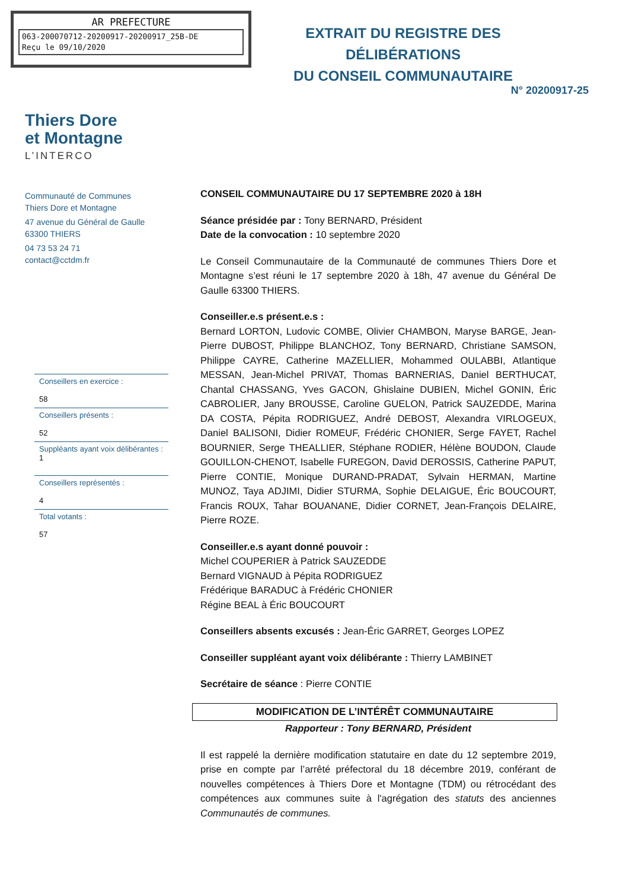AR PREFECTURE
063-200070712-20200917-20200917_25B-DE
Reçu le 09/10/2020
EXTRAIT DU REGISTRE DES DÉLIBÉRATIONS
DU CONSEIL COMMUNAUTAIRE
N° 20200917-25
Thiers Dore
et Montagne
L’INTERCO
Communauté de Communes
Thiers Dore et Montagne
47 avenue du Général de Gaulle
63300 THIERS
04 73 53 24 71
contact@cctdm.fr
Conseillers en exercice :
58
Conseillers présents :
52
Suppléants ayant voix délibérantes :
1
Conseillers représentés :
4
Total votants :
57
CONSEIL COMMUNAUTAIRE DU 17 SEPTEMBRE 2020 à 18H
Séance présidée par : Tony BERNARD, Président
Date de la convocation : 10 septembre 2020
Le Conseil Communautaire de la Communauté de communes Thiers Dore et Montagne s’est réuni le 17 septembre 2020 à 18h, 47 avenue du Général De Gaulle 63300 THIERS.
Conseiller.e.s présent.e.s :
Bernard LORTON, Ludovic COMBE, Olivier CHAMBON, Maryse BARGE, Jean-Pierre DUBOST, Philippe BLANCHOZ, Tony BERNARD, Christiane SAMSON, Philippe CAYRE, Catherine MAZELLIER, Mohammed OULABBI, Atlantique MESSAN, Jean-Michel PRIVAT, Thomas BARNERIAS, Daniel BERTHUCAT, Chantal CHASSANG, Yves GACON, Ghislaine DUBIEN, Michel GONIN, Éric CABROLIER, Jany BROUSSE, Caroline GUELON, Patrick SAUZEDDE, Marina DA COSTA, Pépita RODRIGUEZ, André DEBOST, Alexandra VIRLOGEUX, Daniel BALISONI, Didier ROMEUF, Frédéric CHONIER, Serge FAYET, Rachel BOURNIER, Serge THEALLIER, Stéphane RODIER, Hélène BOUDON, Claude GOUILLON-CHENOT, Isabelle FUREGON, David DEROSSIS, Catherine PAPUT, Pierre CONTIE, Monique DURAND-PRADAT, Sylvain HERMAN, Martine MUNOZ, Taya ADJIMI, Didier STURMA, Sophie DELAIGUE, Éric BOUCOURT, Francis ROUX, Tahar BOUANANE, Didier CORNET, Jean-François DELAIRE, Pierre ROZE.
Conseiller.e.s ayant donné pouvoir :
Michel COUPERIER à Patrick SAUZEDDE
Bernard VIGNAUD à Pépita RODRIGUEZ
Frédérique BARADUC à Frédéric CHONIER
Régine BEAL à Éric BOUCOURT
Conseillers absents excusés : Jean-Éric GARRET, Georges LOPEZ
Conseiller suppléant ayant voix délibérante : Thierry LAMBINET
Secrétaire de séance : Pierre CONTIE
MODIFICATION DE L’INTÉRÊT COMMUNAUTAIRE
Rapporteur : Tony BERNARD, Président
Il est rappelé la dernière modification statutaire en date du 12 septembre 2019, prise en compte par l’arrêté préfectoral du 18 décembre 2019, conférant de nouvelles compétences à Thiers Dore et Montagne (TDM) ou rétrocédant des compétences aux communes suite à l'agrégation des statuts des anciennes Communautés de communes.